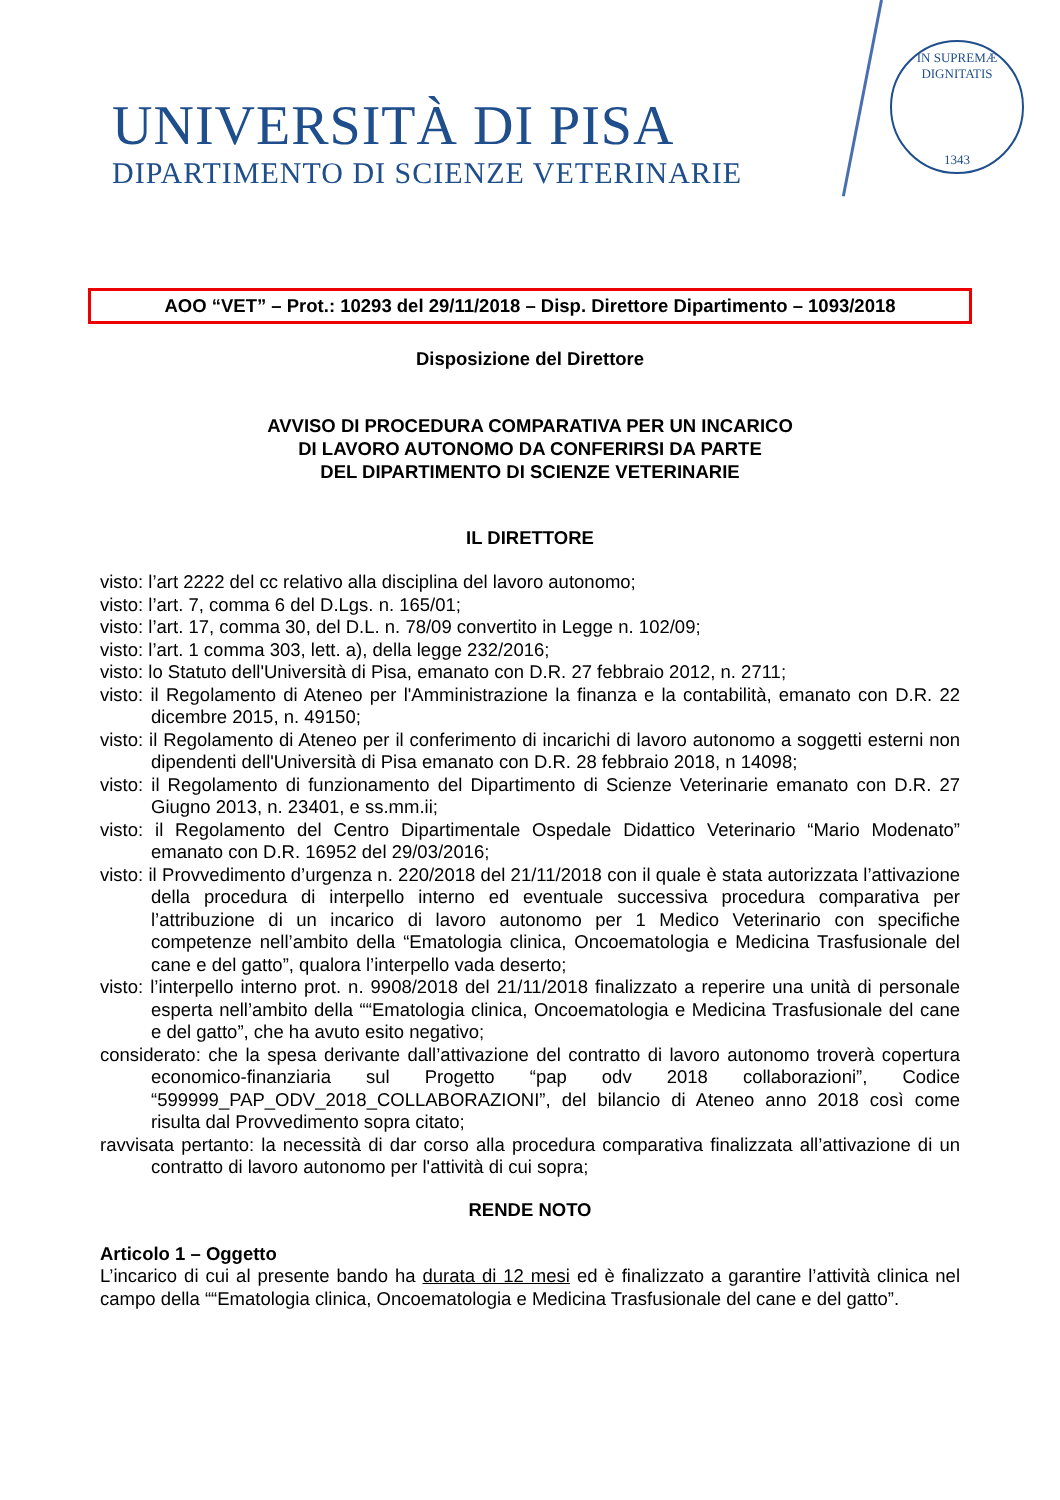UNIVERSITÀ DI PISA
DIPARTIMENTO DI SCIENZE VETERINARIE
IN SUPREMÆ DIGNITATIS
1343
AOO “VET” – Prot.: 10293 del 29/11/2018 – Disp. Direttore Dipartimento – 1093/2018
Disposizione del Direttore
AVVISO DI PROCEDURA COMPARATIVA PER UN INCARICO
DI LAVORO AUTONOMO DA CONFERIRSI DA PARTE
DEL DIPARTIMENTO DI SCIENZE VETERINARIE
IL DIRETTORE
visto: l’art 2222 del cc relativo alla disciplina del lavoro autonomo;
visto: l’art. 7, comma 6 del D.Lgs. n. 165/01;
visto: l’art. 17, comma 30, del D.L. n. 78/09 convertito in Legge n. 102/09;
visto: l’art. 1 comma 303, lett. a), della legge 232/2016;
visto: lo Statuto dell'Università di Pisa, emanato con D.R. 27 febbraio 2012, n. 2711;
visto: il Regolamento di Ateneo per l'Amministrazione la finanza e la contabilità, emanato con D.R. 22 dicembre 2015, n. 49150;
visto: il Regolamento di Ateneo per il conferimento di incarichi di lavoro autonomo a soggetti esterni non dipendenti dell'Università di Pisa emanato con D.R. 28 febbraio 2018, n 14098;
visto: il Regolamento di funzionamento del Dipartimento di Scienze Veterinarie emanato con D.R. 27 Giugno 2013, n. 23401, e ss.mm.ii;
visto: il Regolamento del Centro Dipartimentale Ospedale Didattico Veterinario “Mario Modenato” emanato con D.R. 16952 del 29/03/2016;
visto: il Provvedimento d’urgenza n. 220/2018 del 21/11/2018 con il quale è stata autorizzata l’attivazione della procedura di interpello interno ed eventuale successiva procedura comparativa per l’attribuzione di un incarico di lavoro autonomo per 1 Medico Veterinario con specifiche competenze nell’ambito della “Ematologia clinica, Oncoematologia e Medicina Trasfusionale del cane e del gatto”, qualora l’interpello vada deserto;
visto: l’interpello interno prot. n. 9908/2018 del 21/11/2018 finalizzato a reperire una unità di personale esperta nell’ambito della ““Ematologia clinica, Oncoematologia e Medicina Trasfusionale del cane e del gatto”, che ha avuto esito negativo;
considerato: che la spesa derivante dall’attivazione del contratto di lavoro autonomo troverà copertura economico-finanziaria sul Progetto “pap odv 2018 collaborazioni”, Codice “599999_PAP_ODV_2018_COLLABORAZIONI”, del bilancio di Ateneo anno 2018 così come risulta dal Provvedimento sopra citato;
ravvisata pertanto: la necessità di dar corso alla procedura comparativa finalizzata all’attivazione di un contratto di lavoro autonomo per l'attività di cui sopra;
RENDE NOTO
Articolo 1 – Oggetto
L’incarico di cui al presente bando ha durata di 12 mesi ed è finalizzato a garantire l’attività clinica nel campo della ““Ematologia clinica, Oncoematologia e Medicina Trasfusionale del cane e del gatto”.